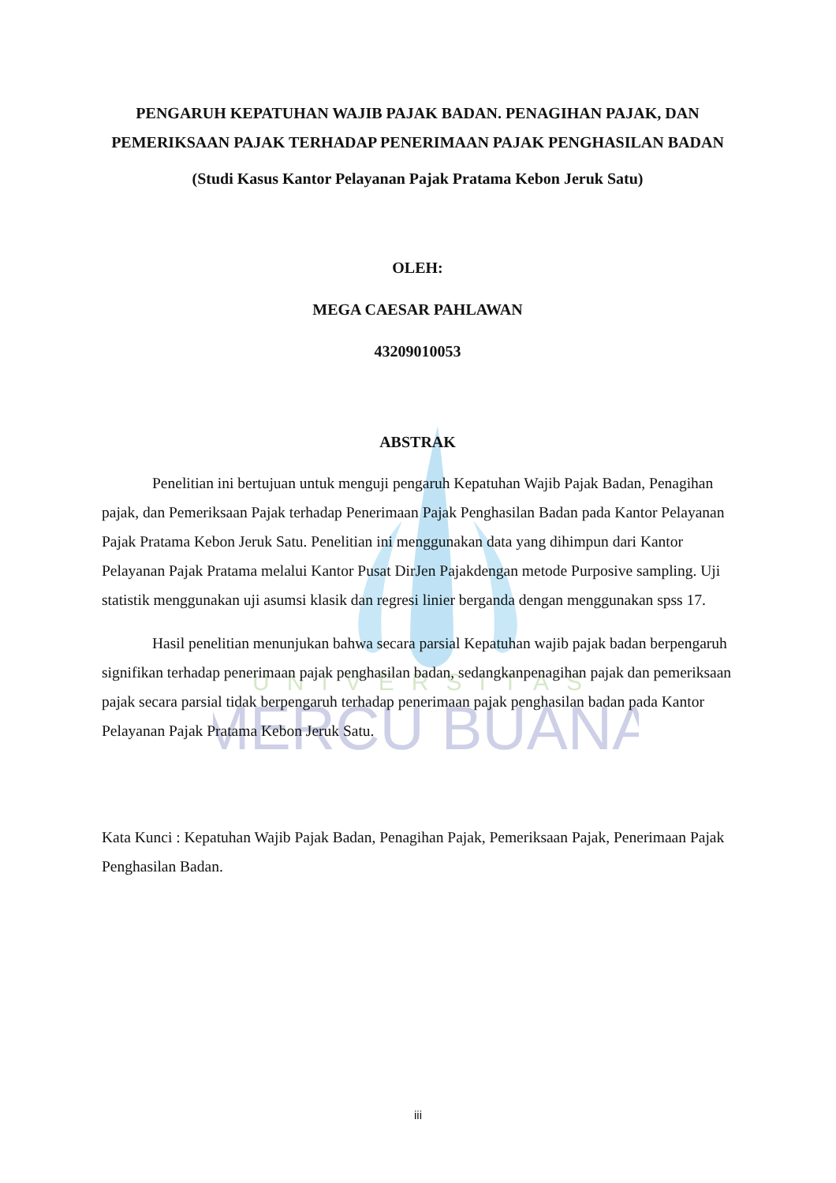UNIVERSITAS
MERCU BUANA
PENGARUH KEPATUHAN WAJIB PAJAK BADAN. PENAGIHAN PAJAK, DAN PEMERIKSAAN PAJAK TERHADAP PENERIMAAN PAJAK PENGHASILAN BADAN
(Studi Kasus Kantor Pelayanan Pajak Pratama Kebon Jeruk Satu)
OLEH:
MEGA CAESAR PAHLAWAN
43209010053
ABSTRAK
Penelitian ini bertujuan untuk menguji pengaruh Kepatuhan Wajib Pajak Badan, Penagihan pajak, dan Pemeriksaan Pajak terhadap Penerimaan Pajak Penghasilan Badan pada Kantor Pelayanan Pajak Pratama Kebon Jeruk Satu. Penelitian ini menggunakan data yang dihimpun dari Kantor Pelayanan Pajak Pratama melalui Kantor Pusat DirJen Pajakdengan metode Purposive sampling. Uji statistik menggunakan uji asumsi klasik dan regresi linier berganda dengan menggunakan spss 17.
Hasil penelitian menunjukan bahwa secara parsial Kepatuhan wajib pajak badan berpengaruh signifikan terhadap penerimaan pajak penghasilan badan, sedangkanpenagihan pajak dan pemeriksaan pajak secara parsial tidak berpengaruh terhadap penerimaan pajak penghasilan badan pada Kantor Pelayanan Pajak Pratama Kebon Jeruk Satu.
Kata Kunci : Kepatuhan Wajib Pajak Badan, Penagihan Pajak, Pemeriksaan Pajak, Penerimaan Pajak Penghasilan Badan.
iii